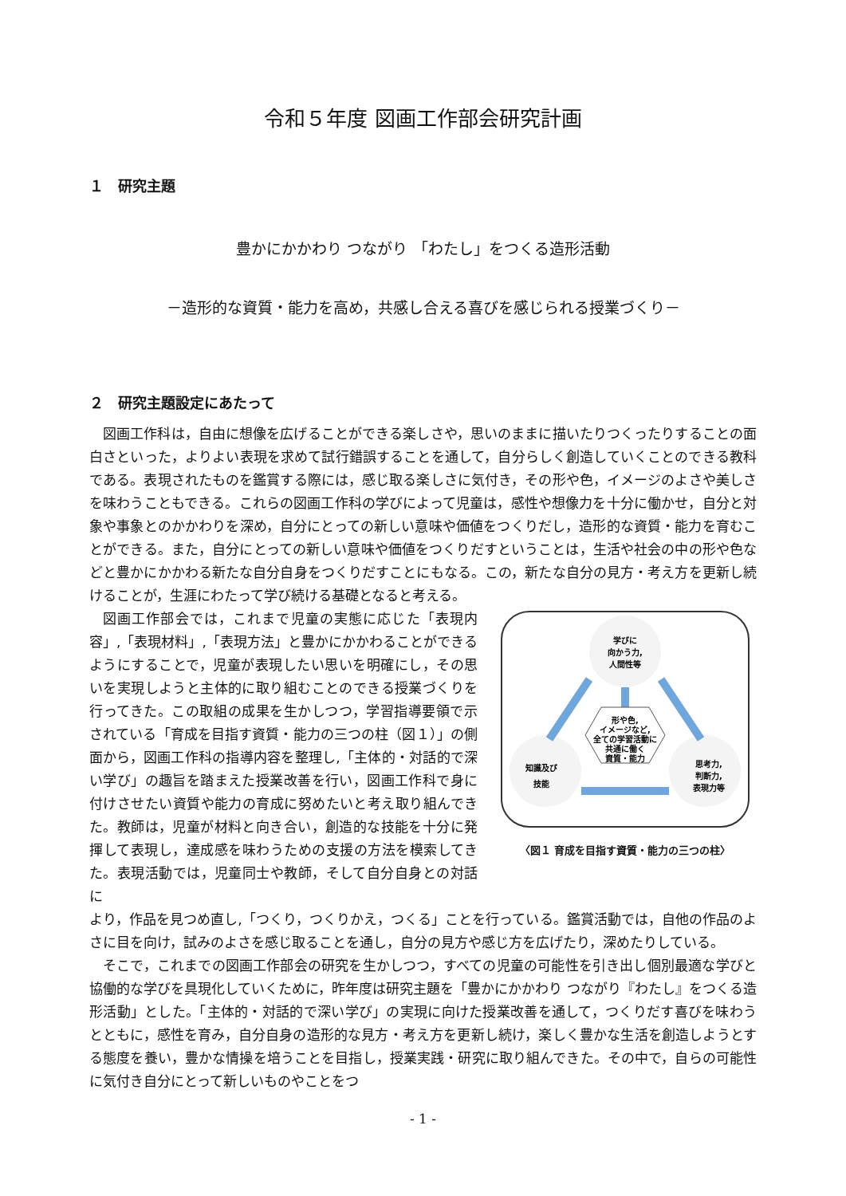令和５年度 図画工作部会研究計画
１　研究主題
豊かにかかわり つながり 「わたし」をつくる造形活動
－造形的な資質・能力を高め，共感し合える喜びを感じられる授業づくり－
２　研究主題設定にあたって
図画工作科は，自由に想像を広げることができる楽しさや，思いのままに描いたりつくったりすることの面白さといった，よりよい表現を求めて試行錯誤することを通して，自分らしく創造していくことのできる教科である。表現されたものを鑑賞する際には，感じ取る楽しさに気付き，その形や色，イメージのよさや美しさを味わうこともできる。これらの図画工作科の学びによって児童は，感性や想像力を十分に働かせ，自分と対象や事象とのかかわりを深め，自分にとっての新しい意味や価値をつくりだし，造形的な資質・能力を育むことができる。また，自分にとっての新しい意味や価値をつくりだすということは，生活や社会の中の形や色などと豊かにかかわる新たな自分自身をつくりだすことにもなる。この，新たな自分の見方・考え方を更新し続けることが，生涯にわたって学び続ける基礎となると考える。
図画工作部会では，これまで児童の実態に応じた「表現内容」,「表現材料」,「表現方法」と豊かにかかわることができるようにすることで，児童が表現したい思いを明確にし，その思いを実現しようと主体的に取り組むことのできる授業づくりを行ってきた。この取組の成果を生かしつつ，学習指導要領で示されている「育成を目指す資質・能力の三つの柱（図１）」の側面から，図画工作科の指導内容を整理し,「主体的・対話的で深い学び」の趣旨を踏まえた授業改善を行い，図画工作科で身に付けさせたい資質や能力の育成に努めたいと考え取り組んできた。教師は，児童が材料と向き合い，創造的な技能を十分に発揮して表現し，達成感を味わうための支援の方法を模索してきた。表現活動では，児童同士や教師，そして自分自身との対話に
学びに
向かう力,
人間性等
形や色,
イメージなど,
全ての学習活動に
共通に働く
資質・能力
知識及び
技能
思考力,
判断力,
表現力等
〈図１ 育成を目指す資質・能力の三つの柱〉
より，作品を見つめ直し,「つくり，つくりかえ，つくる」ことを行っている。鑑賞活動では，自他の作品のよさに目を向け，試みのよさを感じ取ることを通し，自分の見方や感じ方を広げたり，深めたりしている。
そこで，これまでの図画工作部会の研究を生かしつつ，すべての児童の可能性を引き出し個別最適な学びと協働的な学びを具現化していくために，昨年度は研究主題を「豊かにかかわり つながり『わたし』をつくる造形活動」とした。「主体的・対話的で深い学び」の実現に向けた授業改善を通して，つくりだす喜びを味わうとともに，感性を育み，自分自身の造形的な見方・考え方を更新し続け，楽しく豊かな生活を創造しようとする態度を養い，豊かな情操を培うことを目指し，授業実践・研究に取り組んできた。その中で，自らの可能性に気付き自分にとって新しいものやことをつ
- 1 -